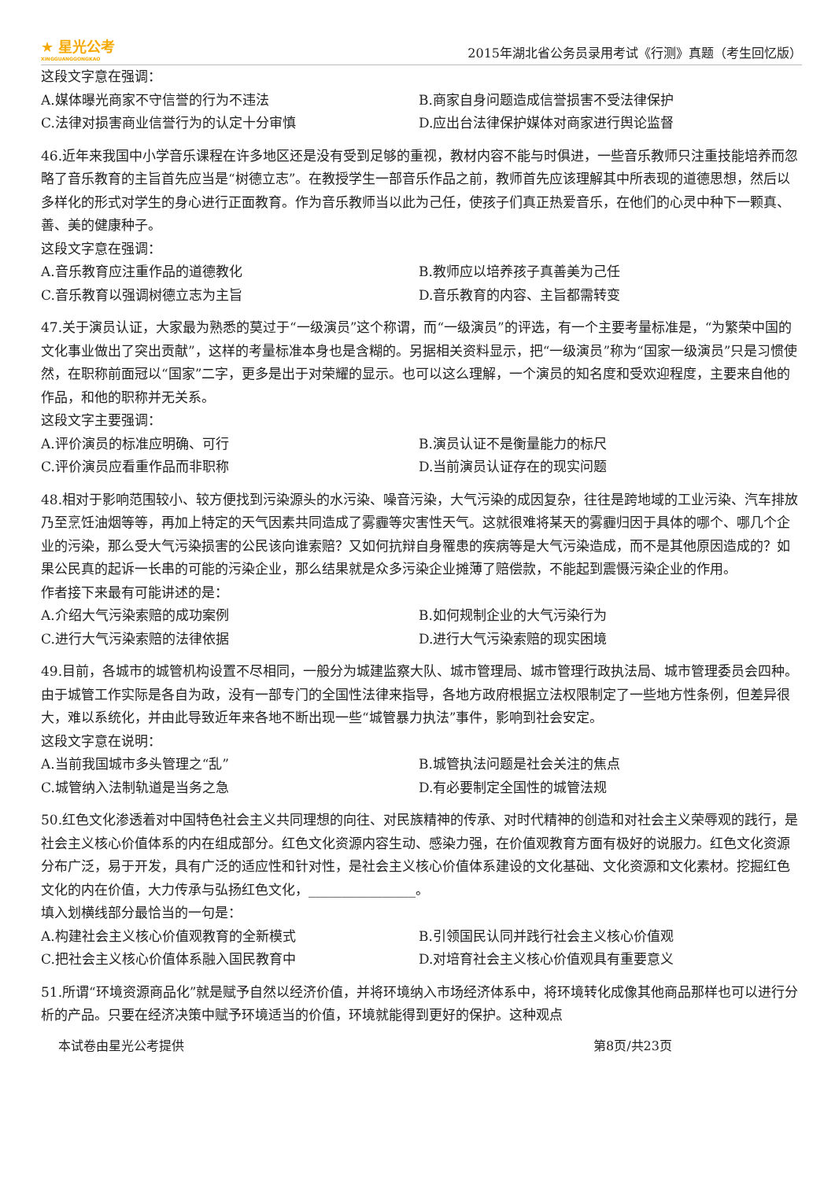★ 星光公考
XINGGUANGGONGKAO
2015年湖北省公务员录用考试《行测》真题（考生回忆版）
这段文字意在强调：
A.媒体曝光商家不守信誉的行为不违法 B.商家自身问题造成信誉损害不受法律保护
C.法律对损害商业信誉行为的认定十分审慎 D.应出台法律保护媒体对商家进行舆论监督
46.近年来我国中小学音乐课程在许多地区还是没有受到足够的重视，教材内容不能与时俱进，一些音乐教师只注重技能培养而忽略了音乐教育的主旨首先应当是“树德立志”。在教授学生一部音乐作品之前，教师首先应该理解其中所表现的道德思想，然后以多样化的形式对学生的身心进行正面教育。作为音乐教师当以此为己任，使孩子们真正热爱音乐，在他们的心灵中种下一颗真、善、美的健康种子。
这段文字意在强调：
A.音乐教育应注重作品的道德教化 B.教师应以培养孩子真善美为己任
C.音乐教育以强调树德立志为主旨 D.音乐教育的内容、主旨都需转变
47.关于演员认证，大家最为熟悉的莫过于“一级演员”这个称谓，而“一级演员”的评选，有一个主要考量标准是，“为繁荣中国的文化事业做出了突出贡献”，这样的考量标准本身也是含糊的。另据相关资料显示，把“一级演员”称为“国家一级演员”只是习惯使然，在职称前面冠以“国家”二字，更多是出于对荣耀的显示。也可以这么理解，一个演员的知名度和受欢迎程度，主要来自他的作品，和他的职称并无关系。
这段文字主要强调：
A.评价演员的标准应明确、可行 B.演员认证不是衡量能力的标尺
C.评价演员应看重作品而非职称 D.当前演员认证存在的现实问题
48.相对于影响范围较小、较方便找到污染源头的水污染、噪音污染，大气污染的成因复杂，往往是跨地域的工业污染、汽车排放乃至烹饪油烟等等，再加上特定的天气因素共同造成了雾霾等灾害性天气。这就很难将某天的雾霾归因于具体的哪个、哪几个企业的污染，那么受大气污染损害的公民该向谁索赔？又如何抗辩自身罹患的疾病等是大气污染造成，而不是其他原因造成的？如果公民真的起诉一长串的可能的污染企业，那么结果就是众多污染企业摊薄了赔偿款，不能起到震慑污染企业的作用。
作者接下来最有可能讲述的是：
A.介绍大气污染索赔的成功案例 B.如何规制企业的大气污染行为
C.进行大气污染索赔的法律依据 D.进行大气污染索赔的现实困境
49.目前，各城市的城管机构设置不尽相同，一般分为城建监察大队、城市管理局、城市管理行政执法局、城市管理委员会四种。由于城管工作实际是各自为政，没有一部专门的全国性法律来指导，各地方政府根据立法权限制定了一些地方性条例，但差异很大，难以系统化，并由此导致近年来各地不断出现一些“城管暴力执法”事件，影响到社会安定。
这段文字意在说明：
A.当前我国城市多头管理之“乱” B.城管执法问题是社会关注的焦点
C.城管纳入法制轨道是当务之急 D.有必要制定全国性的城管法规
50.红色文化渗透着对中国特色社会主义共同理想的向往、对民族精神的传承、对时代精神的创造和对社会主义荣辱观的践行，是社会主义核心价值体系的内在组成部分。红色文化资源内容生动、感染力强，在价值观教育方面有极好的说服力。红色文化资源分布广泛，易于开发，具有广泛的适应性和针对性，是社会主义核心价值体系建设的文化基础、文化资源和文化素材。挖掘红色文化的内在价值，大力传承与弘扬红色文化，________________。
填入划横线部分最恰当的一句是：
A.构建社会主义核心价值观教育的全新模式 B.引领国民认同并践行社会主义核心价值观
C.把社会主义核心价值体系融入国民教育中 D.对培育社会主义核心价值观具有重要意义
51.所谓“环境资源商品化”就是赋予自然以经济价值，并将环境纳入市场经济体系中，将环境转化成像其他商品那样也可以进行分析的产品。只要在经济决策中赋予环境适当的价值，环境就能得到更好的保护。这种观点
本试卷由星光公考提供 第8页/共23页